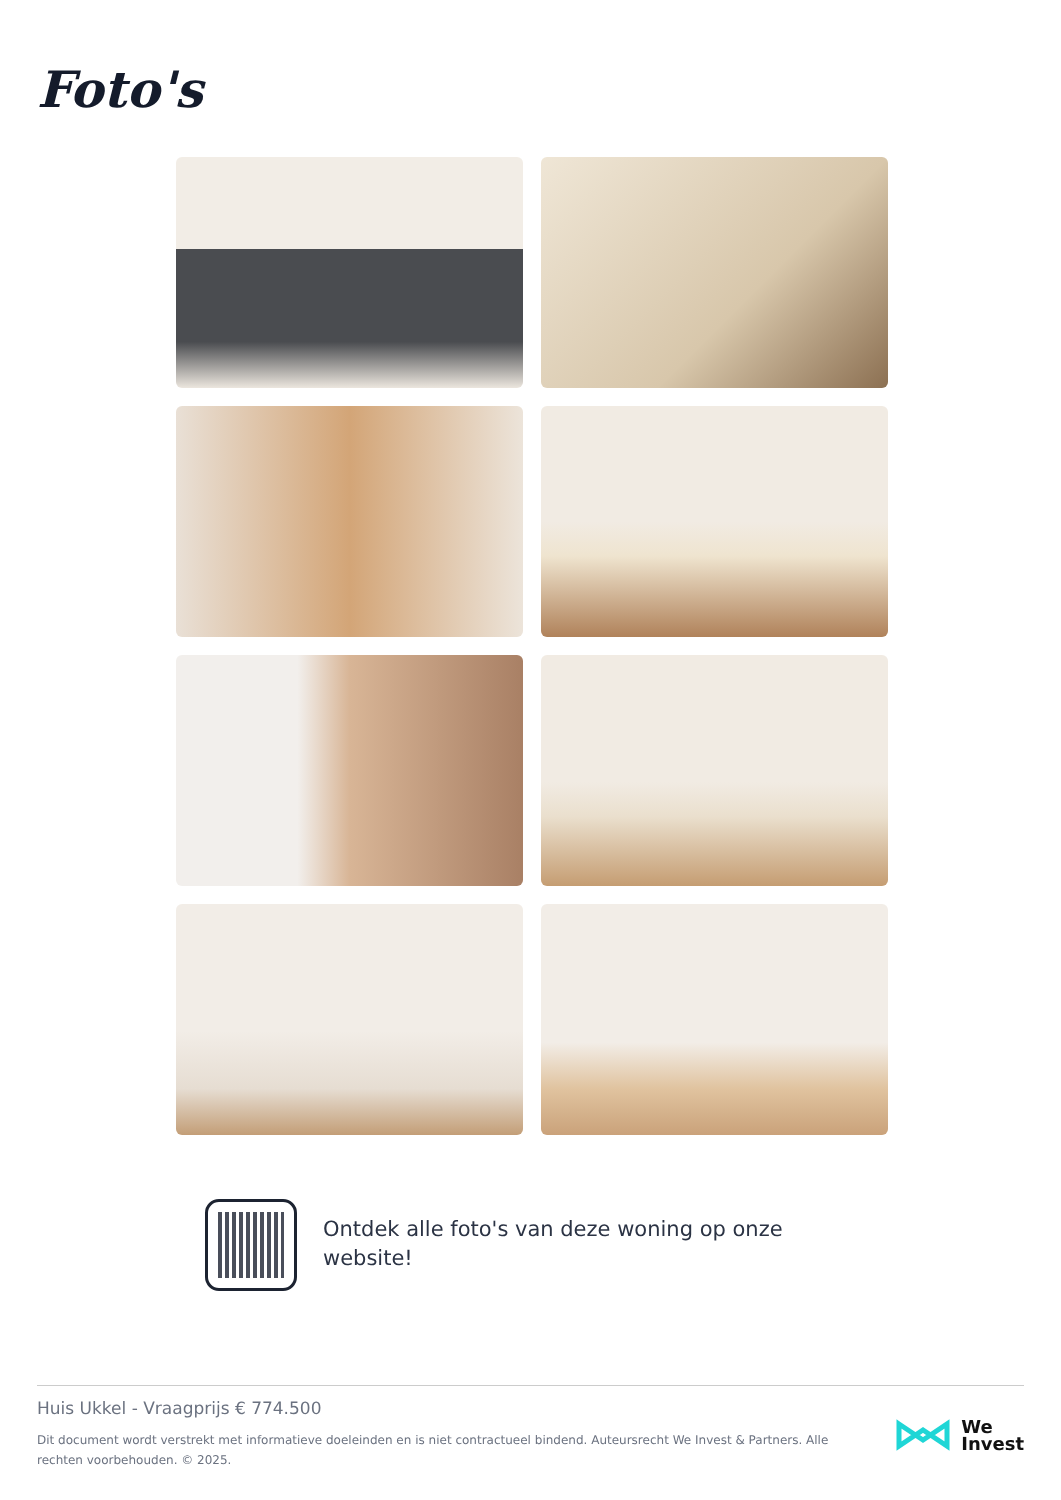Foto's
Ontdek alle foto's van deze woning op onze website!
Huis Ukkel - Vraagprijs € 774.500
Dit document wordt verstrekt met informatieve doeleinden en is niet contractueel bindend. Auteursrecht We Invest & Partners. Alle rechten voorbehouden. © 2025.
We
Invest